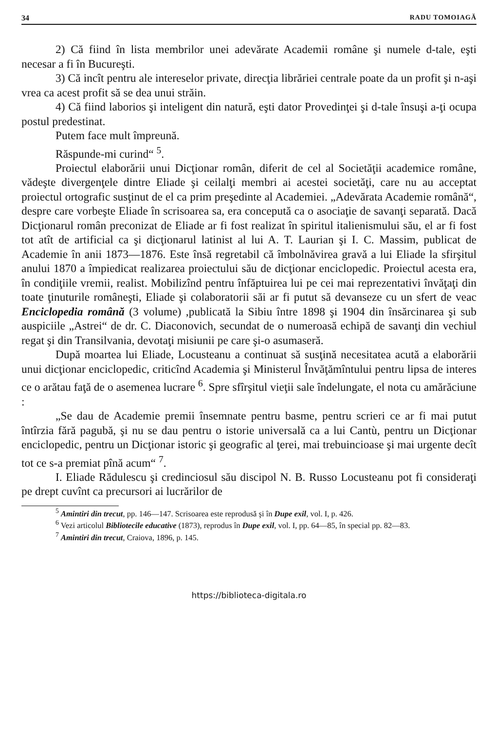34 RADU TOMOIAGĂ
2) Că fiind în lista membrilor unei adevărate Academii române şi numele d-tale, eşti necesar a fi în Bucureşti.
3) Că incît pentru ale intereselor private, direcţia librăriei centrale poate da un profit şi n-aşi vrea ca acest profit să se dea unui străin.
4) Că fiind laborios şi inteligent din natură, eşti dator Provedinţei şi d-tale însuşi a-ţi ocupa postul predestinat.
Putem face mult împreună.
Răspunde-mi curind“ <sup>5</sup>.
Proiectul elaborării unui Dicţionar român, diferit de cel al Societăţii academice române, vădeşte divergenţele dintre Eliade şi ceilalţi membri ai acestei societăţi, care nu au acceptat proiectul ortografic susţinut de el ca prim preşedinte al Academiei. „Adevărata Academie română“, despre care vorbeşte Eliade în scrisoarea sa, era concepută ca o asociaţie de savanţi separată. Dacă Dicţionarul român preconizat de Eliade ar fi fost realizat în spiritul italienismului său, el ar fi fost tot atît de artificial ca şi dicţionarul latinist al lui A. T. Laurian şi I. C. Massim, publicat de Academie în anii 1873—1876. Este însă regretabil că îmbolnăvirea gravă a lui Eliade la sfirşitul anului 1870 a împiedicat realizarea proiectului său de dicţionar enciclopedic. Proiectul acesta era, în condiţiile vremii, realist. Mobilizînd pentru înfăptuirea lui pe cei mai reprezentativi învăţaţi din toate ţinuturile româneşti, Eliade şi colaboratorii săi ar fi putut să devanseze cu un sfert de veac Enciclopedia română (3 volume) ,publicată la Sibiu între 1898 şi 1904 din însărcinarea şi sub auspiciile „Astrei“ de dr. C. Diaconovich, secundat de o numeroasă echipă de savanţi din vechiul regat şi din Transilvania, devotaţi misiunii pe care şi-o asumaseră.
După moartea lui Eliade, Locusteanu a continuat să susţină necesitatea acută a elaborării unui dicţionar enciclopedic, criticînd Academia şi Ministerul Învăţămîntului pentru lipsa de interes ce o arătau faţă de o asemenea lucrare <sup>6</sup>. Spre sfîrşitul vieţii sale îndelungate, el nota cu amărăciune :
„Se dau de Academie premii însemnate pentru basme, pentru scrieri ce ar fi mai putut întîrzia fără pagubă, şi nu se dau pentru o istorie universală ca a lui Cantù, pentru un Dicţionar enciclopedic, pentru un Dicţionar istoric şi geografic al ţerei, mai trebuincioase şi mai urgente decît tot ce s-a premiat pînă acum“ <sup>7</sup>.
I. Eliade Rădulescu şi credinciosul său discipol N. B. Russo Locusteanu pot fi consideraţi pe drept cuvînt ca precursori ai lucrărilor de
<sup>5</sup> Amintiri din trecut, pp. 146—147. Scrisoarea este reprodusă şi în Dupe exil, vol. I, p. 426.
<sup>6</sup> Vezi articolul Bibliotecile educative (1873), reprodus în Dupe exil, vol. I, pp. 64—85, în special pp. 82—83.
<sup>7</sup> Amintiri din trecut, Craiova, 1896, p. 145.
https://biblioteca-digitala.ro